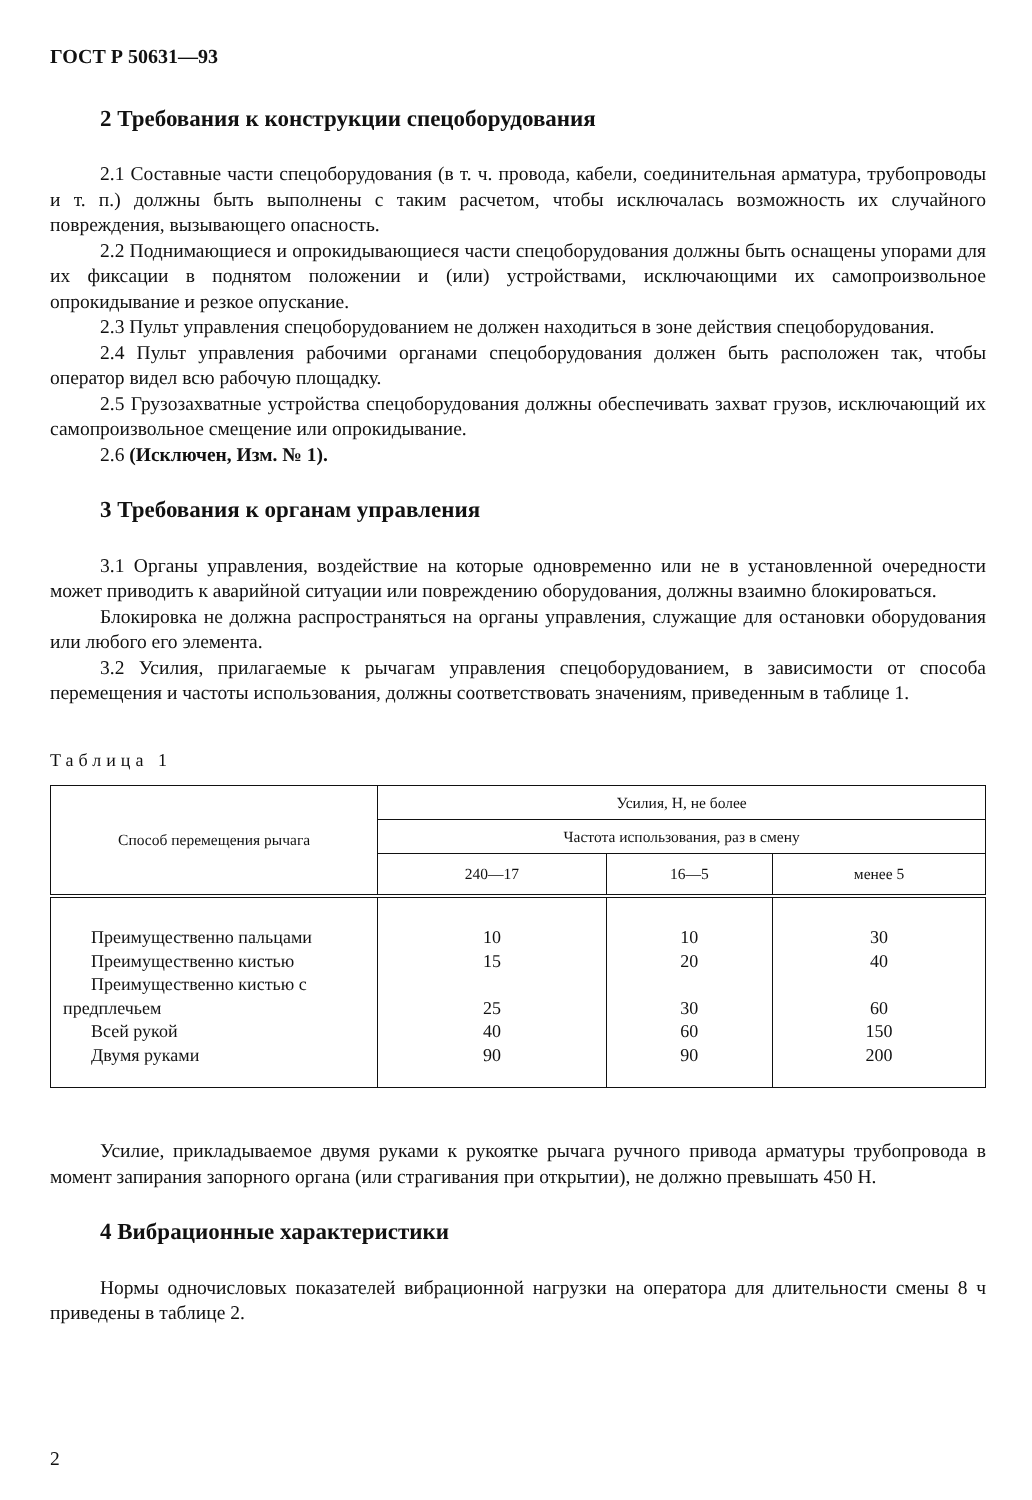ГОСТ Р 50631—93
2 Требования к конструкции спецоборудования
2.1 Составные части спецоборудования (в т. ч. провода, кабели, соединительная арматура, трубопроводы и т. п.) должны быть выполнены с таким расчетом, чтобы исключалась возможность их случайного повреждения, вызывающего опасность.
2.2 Поднимающиеся и опрокидывающиеся части спецоборудования должны быть оснащены упорами для их фиксации в поднятом положении и (или) устройствами, исключающими их самопроизвольное опрокидывание и резкое опускание.
2.3 Пульт управления спецоборудованием не должен находиться в зоне действия спецоборудования.
2.4 Пульт управления рабочими органами спецоборудования должен быть расположен так, чтобы оператор видел всю рабочую площадку.
2.5 Грузозахватные устройства спецоборудования должны обеспечивать захват грузов, исключающий их самопроизвольное смещение или опрокидывание.
2.6 (Исключен, Изм. № 1).
3 Требования к органам управления
3.1 Органы управления, воздействие на которые одновременно или не в установленной очередности может приводить к аварийной ситуации или повреждению оборудования, должны взаимно блокироваться.
Блокировка не должна распространяться на органы управления, служащие для остановки оборудования или любого его элемента.
3.2 Усилия, прилагаемые к рычагам управления спецоборудованием, в зависимости от способа перемещения и частоты использования, должны соответствовать значениям, приведенным в таблице 1.
Таблица 1
| Способ перемещения рычага | Усилия, Н, не более | | |
| --- | --- | --- | --- |
| | Частота использования, раз в смену | | |
| | 240—17 | 16—5 | менее 5 |
| Преимущественно пальцами Преимущественно кистью Преимущественно кистью с предплечьем Всей рукой Двумя руками | 10 15 25 40 90 | 10 20 30 60 90 | 30 40 60 150 200 |
Усилие, прикладываемое двумя руками к рукоятке рычага ручного привода арматуры трубопровода в момент запирания запорного органа (или страгивания при открытии), не должно превышать 450 Н.
4 Вибрационные характеристики
Нормы одночисловых показателей вибрационной нагрузки на оператора для длительности смены 8 ч приведены в таблице 2.
2